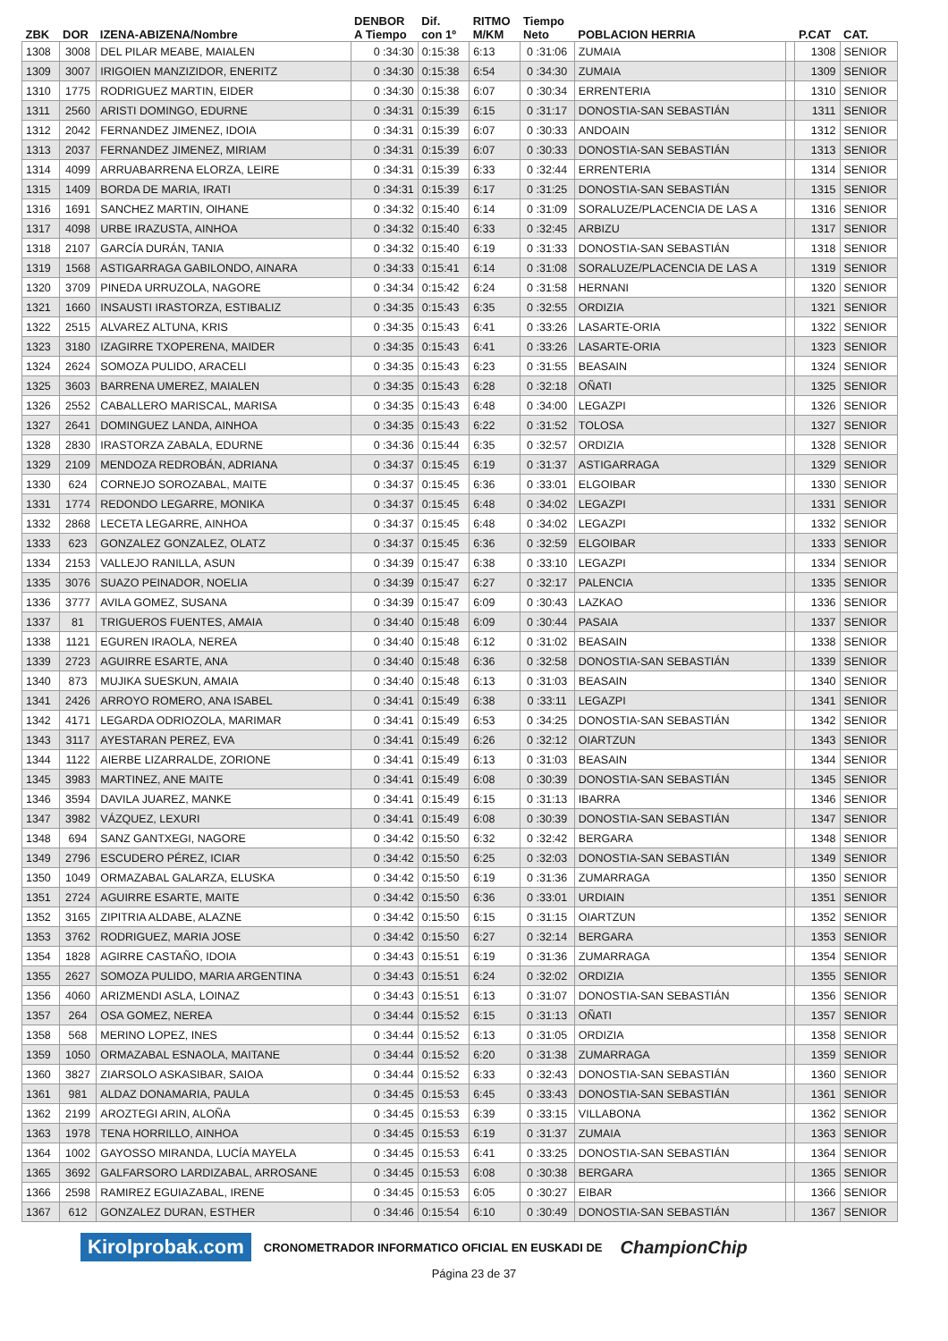| ZBK | DOR | IZENA-ABIZENA/Nombre | DENBOR A Tiempo | Dif. con 1º | RITMO M/KM | Tiempo Neto | POBLACION HERRIA | | P.CAT | CAT. |
| --- | --- | --- | --- | --- | --- | --- | --- | --- | --- | --- |
| 1308 | 3008 | DEL PILAR MEABE, MAIALEN | 0 :34:30 | 0:15:38 | 6:13 | 0 :31:06 | ZUMAIA | | 1308 | SENIOR |
| 1309 | 3007 | IRIGOIEN MANZIZIDOR, ENERITZ | 0 :34:30 | 0:15:38 | 6:54 | 0 :34:30 | ZUMAIA | | 1309 | SENIOR |
| 1310 | 1775 | RODRIGUEZ MARTIN, EIDER | 0 :34:30 | 0:15:38 | 6:07 | 0 :30:34 | ERRENTERIA | | 1310 | SENIOR |
| 1311 | 2560 | ARISTI DOMINGO, EDURNE | 0 :34:31 | 0:15:39 | 6:15 | 0 :31:17 | DONOSTIA-SAN SEBASTIÁN | | 1311 | SENIOR |
| 1312 | 2042 | FERNANDEZ JIMENEZ, IDOIA | 0 :34:31 | 0:15:39 | 6:07 | 0 :30:33 | ANDOAIN | | 1312 | SENIOR |
| 1313 | 2037 | FERNANDEZ JIMENEZ, MIRIAM | 0 :34:31 | 0:15:39 | 6:07 | 0 :30:33 | DONOSTIA-SAN SEBASTIÁN | | 1313 | SENIOR |
| 1314 | 4099 | ARRUABARRENA ELORZA, LEIRE | 0 :34:31 | 0:15:39 | 6:33 | 0 :32:44 | ERRENTERIA | | 1314 | SENIOR |
| 1315 | 1409 | BORDA DE MARIA, IRATI | 0 :34:31 | 0:15:39 | 6:17 | 0 :31:25 | DONOSTIA-SAN SEBASTIÁN | | 1315 | SENIOR |
| 1316 | 1691 | SANCHEZ MARTIN, OIHANE | 0 :34:32 | 0:15:40 | 6:14 | 0 :31:09 | SORALUZE/PLACENCIA DE LAS A | | 1316 | SENIOR |
| 1317 | 4098 | URBE IRAZUSTA, AINHOA | 0 :34:32 | 0:15:40 | 6:33 | 0 :32:45 | ARBIZU | | 1317 | SENIOR |
| 1318 | 2107 | GARCÍA DURÁN, TANIA | 0 :34:32 | 0:15:40 | 6:19 | 0 :31:33 | DONOSTIA-SAN SEBASTIÁN | | 1318 | SENIOR |
| 1319 | 1568 | ASTIGARRAGA GABILONDO, AINARA | 0 :34:33 | 0:15:41 | 6:14 | 0 :31:08 | SORALUZE/PLACENCIA DE LAS A | | 1319 | SENIOR |
| 1320 | 3709 | PINEDA URRUZOLA, NAGORE | 0 :34:34 | 0:15:42 | 6:24 | 0 :31:58 | HERNANI | | 1320 | SENIOR |
| 1321 | 1660 | INSAUSTI IRASTORZA, ESTIBALIZ | 0 :34:35 | 0:15:43 | 6:35 | 0 :32:55 | ORDIZIA | | 1321 | SENIOR |
| 1322 | 2515 | ALVAREZ ALTUNA, KRIS | 0 :34:35 | 0:15:43 | 6:41 | 0 :33:26 | LASARTE-ORIA | | 1322 | SENIOR |
| 1323 | 3180 | IZAGIRRE TXOPERENA, MAIDER | 0 :34:35 | 0:15:43 | 6:41 | 0 :33:26 | LASARTE-ORIA | | 1323 | SENIOR |
| 1324 | 2624 | SOMOZA PULIDO, ARACELI | 0 :34:35 | 0:15:43 | 6:23 | 0 :31:55 | BEASAIN | | 1324 | SENIOR |
| 1325 | 3603 | BARRENA UMEREZ, MAIALEN | 0 :34:35 | 0:15:43 | 6:28 | 0 :32:18 | OÑATI | | 1325 | SENIOR |
| 1326 | 2552 | CABALLERO MARISCAL, MARISA | 0 :34:35 | 0:15:43 | 6:48 | 0 :34:00 | LEGAZPI | | 1326 | SENIOR |
| 1327 | 2641 | DOMINGUEZ LANDA, AINHOA | 0 :34:35 | 0:15:43 | 6:22 | 0 :31:52 | TOLOSA | | 1327 | SENIOR |
| 1328 | 2830 | IRASTORZA ZABALA, EDURNE | 0 :34:36 | 0:15:44 | 6:35 | 0 :32:57 | ORDIZIA | | 1328 | SENIOR |
| 1329 | 2109 | MENDOZA REDROBÁN, ADRIANA | 0 :34:37 | 0:15:45 | 6:19 | 0 :31:37 | ASTIGARRAGA | | 1329 | SENIOR |
| 1330 | 624 | CORNEJO SOROZABAL, MAITE | 0 :34:37 | 0:15:45 | 6:36 | 0 :33:01 | ELGOIBAR | | 1330 | SENIOR |
| 1331 | 1774 | REDONDO LEGARRE, MONIKA | 0 :34:37 | 0:15:45 | 6:48 | 0 :34:02 | LEGAZPI | | 1331 | SENIOR |
| 1332 | 2868 | LECETA LEGARRE, AINHOA | 0 :34:37 | 0:15:45 | 6:48 | 0 :34:02 | LEGAZPI | | 1332 | SENIOR |
| 1333 | 623 | GONZALEZ GONZALEZ, OLATZ | 0 :34:37 | 0:15:45 | 6:36 | 0 :32:59 | ELGOIBAR | | 1333 | SENIOR |
| 1334 | 2153 | VALLEJO RANILLA, ASUN | 0 :34:39 | 0:15:47 | 6:38 | 0 :33:10 | LEGAZPI | | 1334 | SENIOR |
| 1335 | 3076 | SUAZO PEINADOR, NOELIA | 0 :34:39 | 0:15:47 | 6:27 | 0 :32:17 | PALENCIA | | 1335 | SENIOR |
| 1336 | 3777 | AVILA GOMEZ, SUSANA | 0 :34:39 | 0:15:47 | 6:09 | 0 :30:43 | LAZKAO | | 1336 | SENIOR |
| 1337 | 81 | TRIGUEROS FUENTES, AMAIA | 0 :34:40 | 0:15:48 | 6:09 | 0 :30:44 | PASAIA | | 1337 | SENIOR |
| 1338 | 1121 | EGUREN IRAOLA, NEREA | 0 :34:40 | 0:15:48 | 6:12 | 0 :31:02 | BEASAIN | | 1338 | SENIOR |
| 1339 | 2723 | AGUIRRE ESARTE, ANA | 0 :34:40 | 0:15:48 | 6:36 | 0 :32:58 | DONOSTIA-SAN SEBASTIÁN | | 1339 | SENIOR |
| 1340 | 873 | MUJIKA SUESKUN, AMAIA | 0 :34:40 | 0:15:48 | 6:13 | 0 :31:03 | BEASAIN | | 1340 | SENIOR |
| 1341 | 2426 | ARROYO ROMERO, ANA ISABEL | 0 :34:41 | 0:15:49 | 6:38 | 0 :33:11 | LEGAZPI | | 1341 | SENIOR |
| 1342 | 4171 | LEGARDA ODRIOZOLA, MARIMAR | 0 :34:41 | 0:15:49 | 6:53 | 0 :34:25 | DONOSTIA-SAN SEBASTIÁN | | 1342 | SENIOR |
| 1343 | 3117 | AYESTARAN PEREZ, EVA | 0 :34:41 | 0:15:49 | 6:26 | 0 :32:12 | OIARTZUN | | 1343 | SENIOR |
| 1344 | 1122 | AIERBE LIZARRALDE, ZORIONE | 0 :34:41 | 0:15:49 | 6:13 | 0 :31:03 | BEASAIN | | 1344 | SENIOR |
| 1345 | 3983 | MARTINEZ, ANE MAITE | 0 :34:41 | 0:15:49 | 6:08 | 0 :30:39 | DONOSTIA-SAN SEBASTIÁN | | 1345 | SENIOR |
| 1346 | 3594 | DAVILA JUAREZ, MANKE | 0 :34:41 | 0:15:49 | 6:15 | 0 :31:13 | IBARRA | | 1346 | SENIOR |
| 1347 | 3982 | VÁZQUEZ, LEXURI | 0 :34:41 | 0:15:49 | 6:08 | 0 :30:39 | DONOSTIA-SAN SEBASTIÁN | | 1347 | SENIOR |
| 1348 | 694 | SANZ GANTXEGI, NAGORE | 0 :34:42 | 0:15:50 | 6:32 | 0 :32:42 | BERGARA | | 1348 | SENIOR |
| 1349 | 2796 | ESCUDERO PÉREZ, ICIAR | 0 :34:42 | 0:15:50 | 6:25 | 0 :32:03 | DONOSTIA-SAN SEBASTIÁN | | 1349 | SENIOR |
| 1350 | 1049 | ORMAZABAL GALARZA, ELUSKA | 0 :34:42 | 0:15:50 | 6:19 | 0 :31:36 | ZUMARRAGA | | 1350 | SENIOR |
| 1351 | 2724 | AGUIRRE ESARTE, MAITE | 0 :34:42 | 0:15:50 | 6:36 | 0 :33:01 | URDIAIN | | 1351 | SENIOR |
| 1352 | 3165 | ZIPITRIA ALDABE, ALAZNE | 0 :34:42 | 0:15:50 | 6:15 | 0 :31:15 | OIARTZUN | | 1352 | SENIOR |
| 1353 | 3762 | RODRIGUEZ, MARIA JOSE | 0 :34:42 | 0:15:50 | 6:27 | 0 :32:14 | BERGARA | | 1353 | SENIOR |
| 1354 | 1828 | AGIRRE CASTAÑO, IDOIA | 0 :34:43 | 0:15:51 | 6:19 | 0 :31:36 | ZUMARRAGA | | 1354 | SENIOR |
| 1355 | 2627 | SOMOZA PULIDO, MARIA ARGENTINA | 0 :34:43 | 0:15:51 | 6:24 | 0 :32:02 | ORDIZIA | | 1355 | SENIOR |
| 1356 | 4060 | ARIZMENDI ASLA, LOINAZ | 0 :34:43 | 0:15:51 | 6:13 | 0 :31:07 | DONOSTIA-SAN SEBASTIÁN | | 1356 | SENIOR |
| 1357 | 264 | OSA GOMEZ, NEREA | 0 :34:44 | 0:15:52 | 6:15 | 0 :31:13 | OÑATI | | 1357 | SENIOR |
| 1358 | 568 | MERINO LOPEZ, INES | 0 :34:44 | 0:15:52 | 6:13 | 0 :31:05 | ORDIZIA | | 1358 | SENIOR |
| 1359 | 1050 | ORMAZABAL ESNAOLA, MAITANE | 0 :34:44 | 0:15:52 | 6:20 | 0 :31:38 | ZUMARRAGA | | 1359 | SENIOR |
| 1360 | 3827 | ZIARSOLO ASKASIBAR, SAIOA | 0 :34:44 | 0:15:52 | 6:33 | 0 :32:43 | DONOSTIA-SAN SEBASTIÁN | | 1360 | SENIOR |
| 1361 | 981 | ALDAZ DONAMARIA, PAULA | 0 :34:45 | 0:15:53 | 6:45 | 0 :33:43 | DONOSTIA-SAN SEBASTIÁN | | 1361 | SENIOR |
| 1362 | 2199 | AROZTEGI ARIN, ALOÑA | 0 :34:45 | 0:15:53 | 6:39 | 0 :33:15 | VILLABONA | | 1362 | SENIOR |
| 1363 | 1978 | TENA HORRILLO, AINHOA | 0 :34:45 | 0:15:53 | 6:19 | 0 :31:37 | ZUMAIA | | 1363 | SENIOR |
| 1364 | 1002 | GAYOSSO MIRANDA, LUCÍA MAYELA | 0 :34:45 | 0:15:53 | 6:41 | 0 :33:25 | DONOSTIA-SAN SEBASTIÁN | | 1364 | SENIOR |
| 1365 | 3692 | GALFARSORO LARDIZABAL, ARROSANE | 0 :34:45 | 0:15:53 | 6:08 | 0 :30:38 | BERGARA | | 1365 | SENIOR |
| 1366 | 2598 | RAMIREZ EGUIAZABAL, IRENE | 0 :34:45 | 0:15:53 | 6:05 | 0 :30:27 | EIBAR | | 1366 | SENIOR |
| 1367 | 612 | GONZALEZ DURAN, ESTHER | 0 :34:46 | 0:15:54 | 6:10 | 0 :30:49 | DONOSTIA-SAN SEBASTIÁN | | 1367 | SENIOR |
Kirolprobak.com CRONOMETRADOR INFORMATICO OFICIAL EN EUSKADI DE ChampionChip
Página 23 de 37